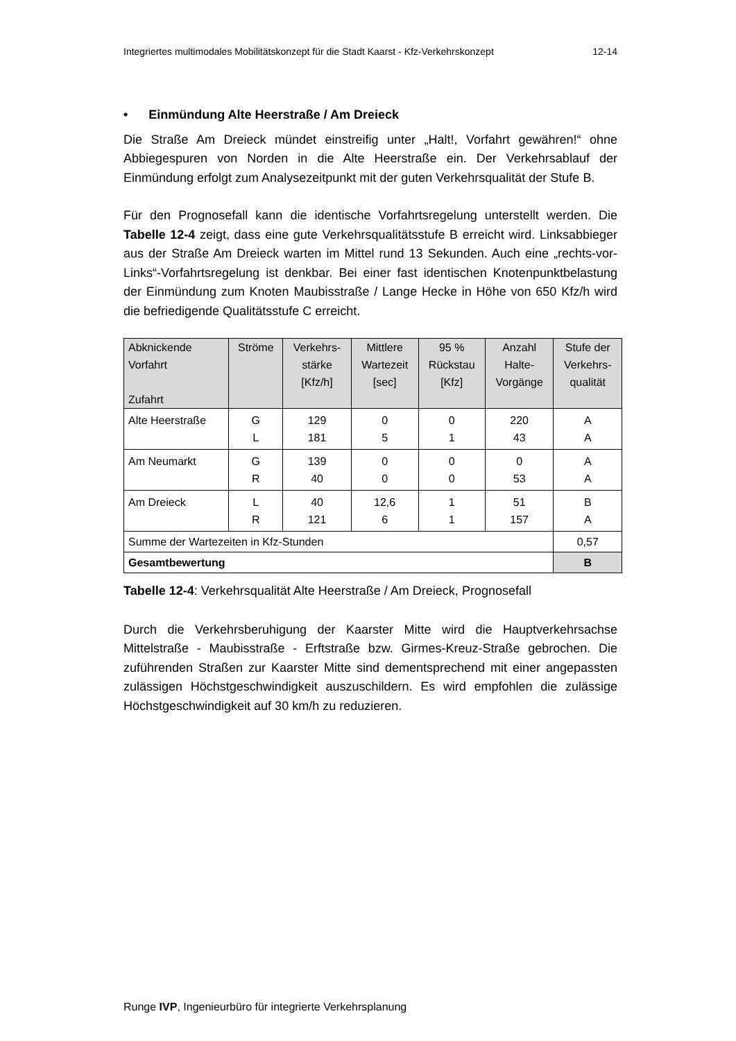Integriertes multimodales Mobilitätskonzept für die Stadt Kaarst - Kfz-Verkehrskonzept 12-14
• Einmündung Alte Heerstraße / Am Dreieck
Die Straße Am Dreieck mündet einstreifig unter „Halt!, Vorfahrt gewähren!“ ohne Abbiegespuren von Norden in die Alte Heerstraße ein. Der Verkehrsablauf der Einmündung erfolgt zum Analysezeitpunkt mit der guten Verkehrsqualität der Stufe B.
Für den Prognosefall kann die identische Vorfahrtsregelung unterstellt werden. Die Tabelle 12-4 zeigt, dass eine gute Verkehrsqualitätsstufe B erreicht wird. Linksabbieger aus der Straße Am Dreieck warten im Mittel rund 13 Sekunden. Auch eine „rechts-vor-Links“-Vorfahrtsregelung ist denkbar. Bei einer fast identischen Knotenpunktbelastung der Einmündung zum Knoten Maubisstraße / Lange Hecke in Höhe von 650 Kfz/h wird die befriedigende Qualitätsstufe C erreicht.
| Abknickende Vorfahrt Zufahrt | Ströme | Verkehrs- stärke [Kfz/h] | Mittlere Wartezeit [sec] | 95 % Rückstau [Kfz] | Anzahl Halte- Vorgänge | Stufe der Verkehrs- qualität |
| --- | --- | --- | --- | --- | --- | --- |
| Alte Heerstraße | G L | 129 181 | 0 5 | 0 1 | 220 43 | A A |
| Am Neumarkt | G R | 139 40 | 0 0 | 0 0 | 0 53 | A A |
| Am Dreieck | L R | 40 121 | 12,6 6 | 1 1 | 51 157 | B A |
| Summe der Wartezeiten in Kfz-Stunden | | | | | | 0,57 |
| Gesamtbewertung | | | | | | B |
Tabelle 12-4: Verkehrsqualität Alte Heerstraße / Am Dreieck, Prognosefall
Durch die Verkehrsberuhigung der Kaarster Mitte wird die Hauptverkehrsachse Mittelstraße - Maubisstraße - Erftstraße bzw. Girmes-Kreuz-Straße gebrochen. Die zuführenden Straßen zur Kaarster Mitte sind dementsprechend mit einer angepassten zulässigen Höchstgeschwindigkeit auszuschildern. Es wird empfohlen die zulässige Höchstgeschwindigkeit auf 30 km/h zu reduzieren.
Runge IVP, Ingenieurbüro für integrierte Verkehrsplanung